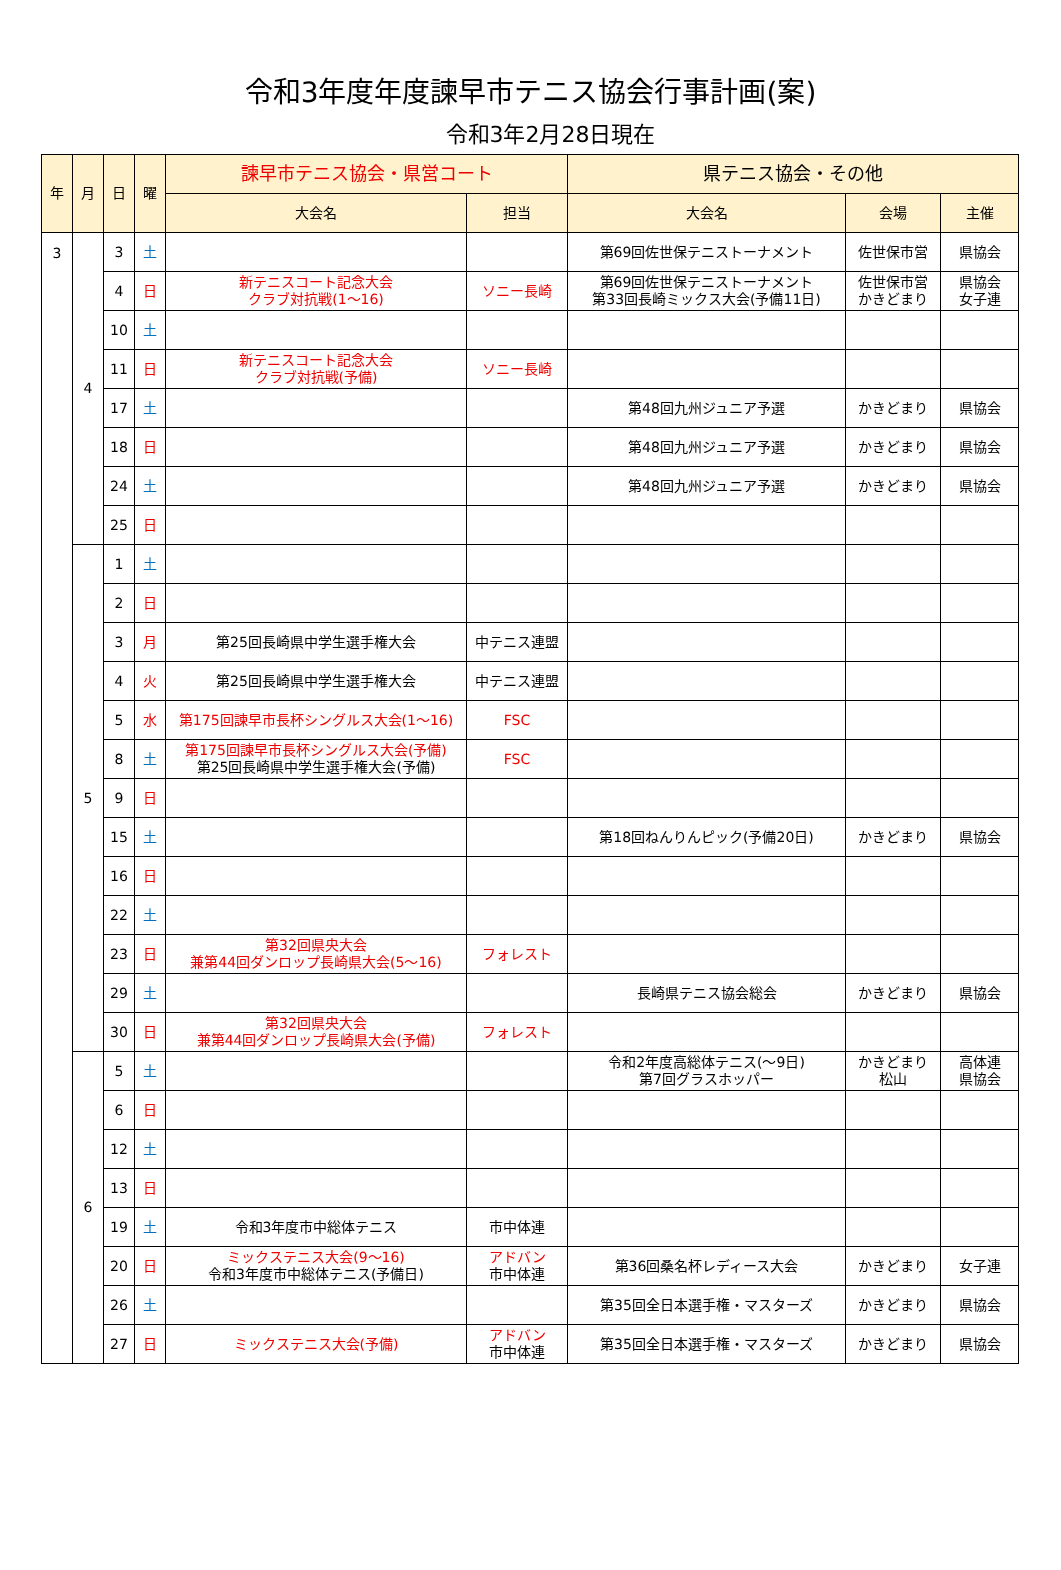令和3年度年度諫早市テニス協会行事計画(案)
令和3年2月28日現在
| 年 | 月 | 日 | 曜 | 諫早市テニス協会・県営コート | | 県テニス協会・その他 | | |
| --- | --- | --- | --- | --- | --- | --- | --- | --- |
| | | | | 大会名 | 担当 | 大会名 | 会場 | 主催 |
| 3 | 4 | 3 | 土 | | | 第69回佐世保テニストーナメント | 佐世保市営 | 県協会 |
| | | 4 | 日 | 新テニスコート記念大会 クラブ対抗戦(1～16) | ソニー長崎 | 第69回佐世保テニストーナメント 第33回長崎ミックス大会(予備11日) | 佐世保市営 かきどまり | 県協会 女子連 |
| | | 10 | 土 | | | | | |
| | | 11 | 日 | 新テニスコート記念大会 クラブ対抗戦(予備) | ソニー長崎 | | | |
| | | 17 | 土 | | | 第48回九州ジュニア予選 | かきどまり | 県協会 |
| | | 18 | 日 | | | 第48回九州ジュニア予選 | かきどまり | 県協会 |
| | | 24 | 土 | | | 第48回九州ジュニア予選 | かきどまり | 県協会 |
| | | 25 | 日 | | | | | |
| | 5 | 1 | 土 | | | | | |
| | | 2 | 日 | | | | | |
| | | 3 | 月 | 第25回長崎県中学生選手権大会 | 中テニス連盟 | | | |
| | | 4 | 火 | 第25回長崎県中学生選手権大会 | 中テニス連盟 | | | |
| | | 5 | 水 | 第175回諫早市長杯シングルス大会(1～16) | FSC | | | |
| | | 8 | 土 | 第175回諫早市長杯シングルス大会(予備) 第25回長崎県中学生選手権大会(予備) | FSC | | | |
| | | 9 | 日 | | | | | |
| | | 15 | 土 | | | 第18回ねんりんピック(予備20日) | かきどまり | 県協会 |
| | | 16 | 日 | | | | | |
| | | 22 | 土 | | | | | |
| | | 23 | 日 | 第32回県央大会 兼第44回ダンロップ長崎県大会(5～16) | フォレスト | | | |
| | | 29 | 土 | | | 長崎県テニス協会総会 | かきどまり | 県協会 |
| | | 30 | 日 | 第32回県央大会 兼第44回ダンロップ長崎県大会(予備) | フォレスト | | | |
| | 6 | 5 | 土 | | | 令和2年度高総体テニス(～9日) 第7回グラスホッパー | かきどまり 松山 | 高体連 県協会 |
| | | 6 | 日 | | | | | |
| | | 12 | 土 | | | | | |
| | | 13 | 日 | | | | | |
| | | 19 | 土 | 令和3年度市中総体テニス | 市中体連 | | | |
| | | 20 | 日 | ミックステニス大会(9～16) 令和3年度市中総体テニス(予備日) | アドバン 市中体連 | 第36回桑名杯レディース大会 | かきどまり | 女子連 |
| | | 26 | 土 | | | 第35回全日本選手権・マスターズ | かきどまり | 県協会 |
| | | 27 | 日 | ミックステニス大会(予備) | アドバン 市中体連 | 第35回全日本選手権・マスターズ | かきどまり | 県協会 |